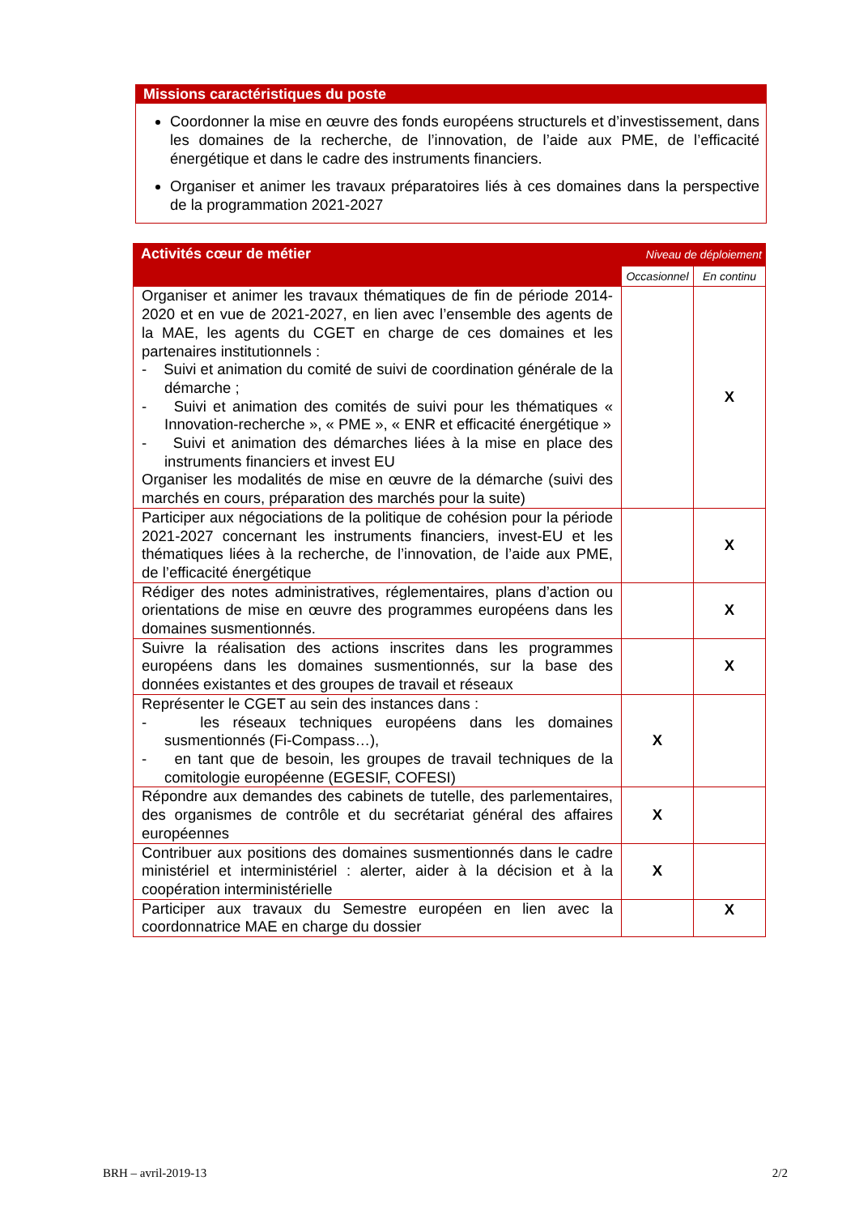Missions caractéristiques du poste
Coordonner la mise en œuvre des fonds européens structurels et d’investissement, dans les domaines de la recherche, de l’innovation, de l’aide aux PME, de l’efficacité énergétique et dans le cadre des instruments financiers.
Organiser et animer les travaux préparatoires liés à ces domaines dans la perspective de la programmation 2021-2027
| Activités cœur de métier | Niveau de déploiement | |
| --- | --- | --- |
| | Occasionnel | En continu |
| Organiser et animer les travaux thématiques de fin de période 2014-2020 et en vue de 2021-2027, en lien avec l’ensemble des agents de la MAE, les agents du CGET en charge de ces domaines et les partenaires institutionnels : - Suivi et animation du comité de suivi de coordination générale de la démarche ; - Suivi et animation des comités de suivi pour les thématiques « Innovation-recherche », « PME », « ENR et efficacité énergétique » - Suivi et animation des démarches liées à la mise en place des instruments financiers et invest EU Organiser les modalités de mise en œuvre de la démarche (suivi des marchés en cours, préparation des marchés pour la suite) | | X |
| Participer aux négociations de la politique de cohésion pour la période 2021-2027 concernant les instruments financiers, invest-EU et les thématiques liées à la recherche, de l’innovation, de l’aide aux PME, de l’efficacité énergétique | | X |
| Rédiger des notes administratives, réglementaires, plans d’action ou orientations de mise en œuvre des programmes européens dans les domaines susmentionnés. | | X |
| Suivre la réalisation des actions inscrites dans les programmes européens dans les domaines susmentionnés, sur la base des données existantes et des groupes de travail et réseaux | | X |
| Représenter le CGET au sein des instances dans : - les réseaux techniques européens dans les domaines susmentionnés (Fi-Compass…), - en tant que de besoin, les groupes de travail techniques de la comitologie européenne (EGESIF, COFESI) | X | |
| Répondre aux demandes des cabinets de tutelle, des parlementaires, des organismes de contrôle et du secrétariat général des affaires européennes | X | |
| Contribuer aux positions des domaines susmentionnés dans le cadre ministériel et interministériel : alerter, aider à la décision et à la coopération interministérielle | X | |
| Participer aux travaux du Semestre européen en lien avec la coordonnatrice MAE en charge du dossier | | X |
BRH – avril-2019-13 2/2